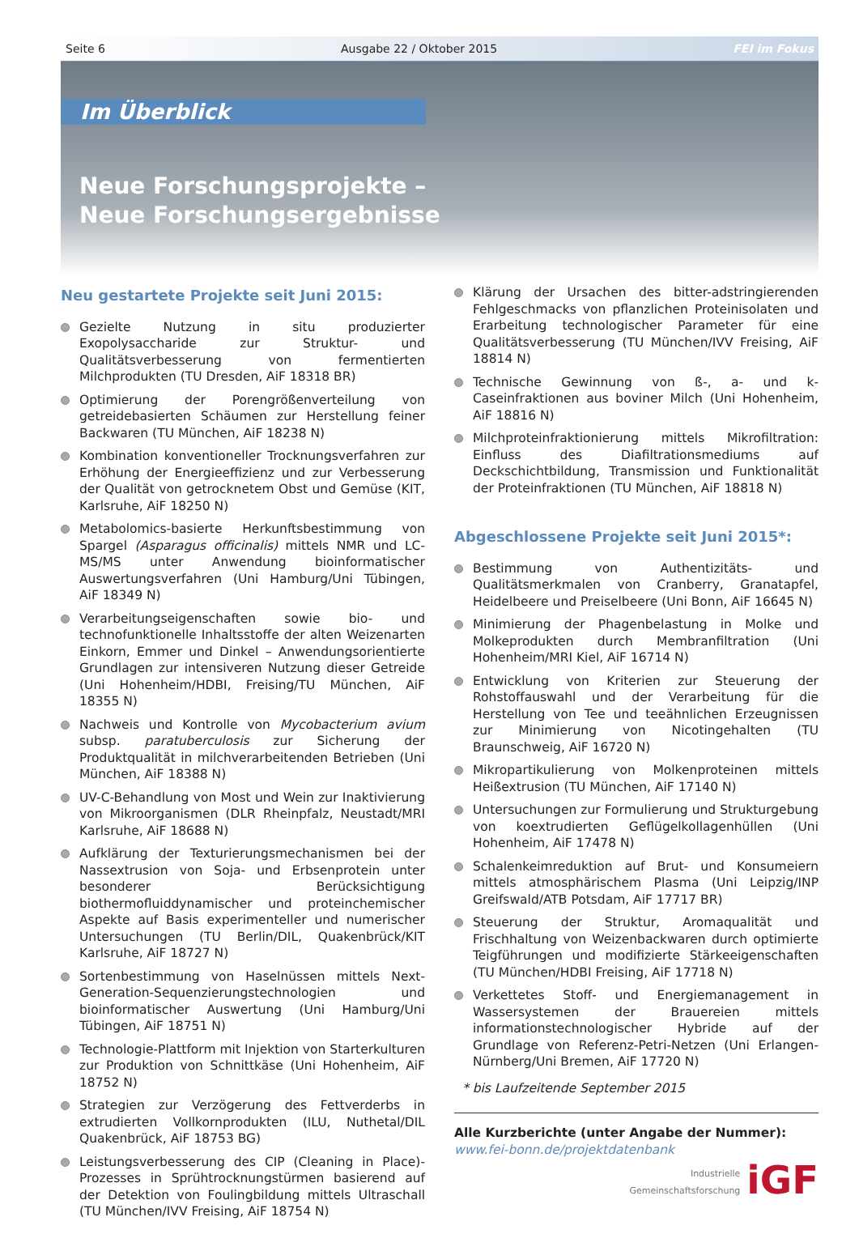Seite 6 Ausgabe 22 / Oktober 2015 FEI im Fokus
Im Überblick
Neue Forschungsprojekte –
Neue Forschungsergebnisse
Neu gestartete Projekte seit Juni 2015:
Gezielte Nutzung in situ produzierter Exopolysaccharide zur Struktur- und Qualitätsverbesserung von fermentierten Milchprodukten (TU Dresden, AiF 18318 BR)
Optimierung der Porengrößenverteilung von getreidebasierten Schäumen zur Herstellung feiner Backwaren (TU München, AiF 18238 N)
Kombination konventioneller Trocknungsverfahren zur Erhöhung der Energieeffizienz und zur Verbesserung der Qualität von getrocknetem Obst und Gemüse (KIT, Karlsruhe, AiF 18250 N)
Metabolomics-basierte Herkunftsbestimmung von Spargel (Asparagus officinalis) mittels NMR und LC-MS/MS unter Anwendung bioinformatischer Auswertungsverfahren (Uni Hamburg/Uni Tübingen, AiF 18349 N)
Verarbeitungseigenschaften sowie bio- und technofunktionelle Inhaltsstoffe der alten Weizenarten Einkorn, Emmer und Dinkel – Anwendungsorientierte Grundlagen zur intensiveren Nutzung dieser Getreide (Uni Hohenheim/HDBI, Freising/TU München, AiF 18355 N)
Nachweis und Kontrolle von Mycobacterium avium subsp. paratuberculosis zur Sicherung der Produktqualität in milchverarbeitenden Betrieben (Uni München, AiF 18388 N)
UV-C-Behandlung von Most und Wein zur Inaktivierung von Mikroorganismen (DLR Rheinpfalz, Neustadt/MRI Karlsruhe, AiF 18688 N)
Aufklärung der Texturierungsmechanismen bei der Nassextrusion von Soja- und Erbsenprotein unter besonderer Berücksichtigung biothermofluiddynamischer und proteinchemischer Aspekte auf Basis experimenteller und numerischer Untersuchungen (TU Berlin/DIL, Quakenbrück/KIT Karlsruhe, AiF 18727 N)
Sortenbestimmung von Haselnüssen mittels Next-Generation-Sequenzierungstechnologien und bioinformatischer Auswertung (Uni Hamburg/Uni Tübingen, AiF 18751 N)
Technologie-Plattform mit Injektion von Starterkulturen zur Produktion von Schnittkäse (Uni Hohenheim, AiF 18752 N)
Strategien zur Verzögerung des Fettverderbs in extrudierten Vollkornprodukten (ILU, Nuthetal/DIL Quakenbrück, AiF 18753 BG)
Leistungsverbesserung des CIP (Cleaning in Place)-Prozesses in Sprühtrocknungstürmen basierend auf der Detektion von Foulingbildung mittels Ultraschall (TU München/IVV Freising, AiF 18754 N)
Klärung der Ursachen des bitter-adstringierenden Fehlgeschmacks von pflanzlichen Proteinisolaten und Erarbeitung technologischer Parameter für eine Qualitätsverbesserung (TU München/IVV Freising, AiF 18814 N)
Technische Gewinnung von ß-, a- und k-Caseinfraktionen aus boviner Milch (Uni Hohenheim, AiF 18816 N)
Milchproteinfraktionierung mittels Mikrofiltration: Einfluss des Diafiltrationsmediums auf Deckschichtbildung, Transmission und Funktionalität der Proteinfraktionen (TU München, AiF 18818 N)
Abgeschlossene Projekte seit Juni 2015*:
Bestimmung von Authentizitäts- und Qualitätsmerkmalen von Cranberry, Granatapfel, Heidelbeere und Preiselbeere (Uni Bonn, AiF 16645 N)
Minimierung der Phagenbelastung in Molke und Molkeprodukten durch Membranfiltration (Uni Hohenheim/MRI Kiel, AiF 16714 N)
Entwicklung von Kriterien zur Steuerung der Rohstoffauswahl und der Verarbeitung für die Herstellung von Tee und teeähnlichen Erzeugnissen zur Minimierung von Nicotingehalten (TU Braunschweig, AiF 16720 N)
Mikropartikulierung von Molkenproteinen mittels Heißextrusion (TU München, AiF 17140 N)
Untersuchungen zur Formulierung und Strukturgebung von koextrudierten Geflügelkollagenhüllen (Uni Hohenheim, AiF 17478 N)
Schalenkeimreduktion auf Brut- und Konsumeiern mittels atmosphärischem Plasma (Uni Leipzig/INP Greifswald/ATB Potsdam, AiF 17717 BR)
Steuerung der Struktur, Aromaqualität und Frischhaltung von Weizenbackwaren durch optimierte Teigführungen und modifizierte Stärkeeigenschaften (TU München/HDBI Freising, AiF 17718 N)
Verkettetes Stoff- und Energiemanagement in Wassersystemen der Brauereien mittels informationstechnologischer Hybride auf der Grundlage von Referenz-Petri-Netzen (Uni Erlangen-Nürnberg/Uni Bremen, AiF 17720 N)
* bis Laufzeitende September 2015
Alle Kurzberichte (unter Angabe der Nummer):
www.fei-bonn.de/projektdatenbank
Industrielle
Gemeinschaftsforschung iGF